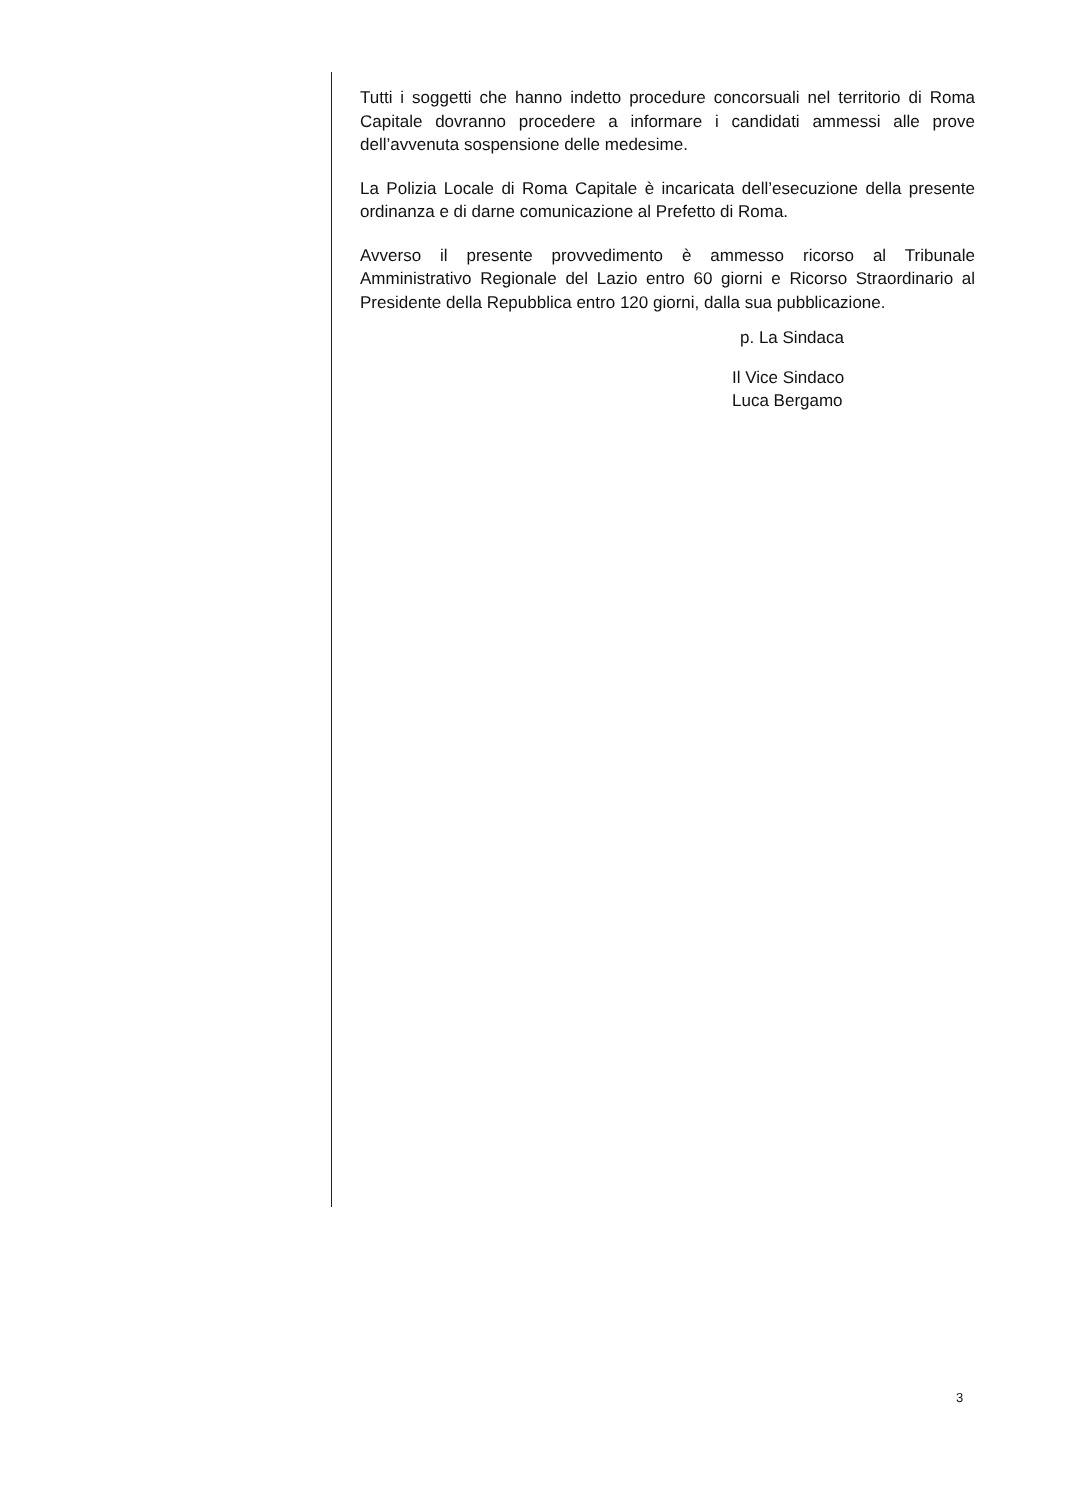Tutti i soggetti che hanno indetto procedure concorsuali nel territorio di Roma Capitale dovranno procedere a informare i candidati ammessi alle prove dell’avvenuta sospensione delle medesime.
La Polizia Locale di Roma Capitale è incaricata dell’esecuzione della presente ordinanza e di darne comunicazione al Prefetto di Roma.
Avverso il presente provvedimento è ammesso ricorso al Tribunale Amministrativo Regionale del Lazio entro 60 giorni e Ricorso Straordinario al Presidente della Repubblica entro 120 giorni, dalla sua pubblicazione.
p. La Sindaca
Il Vice Sindaco
Luca Bergamo
3